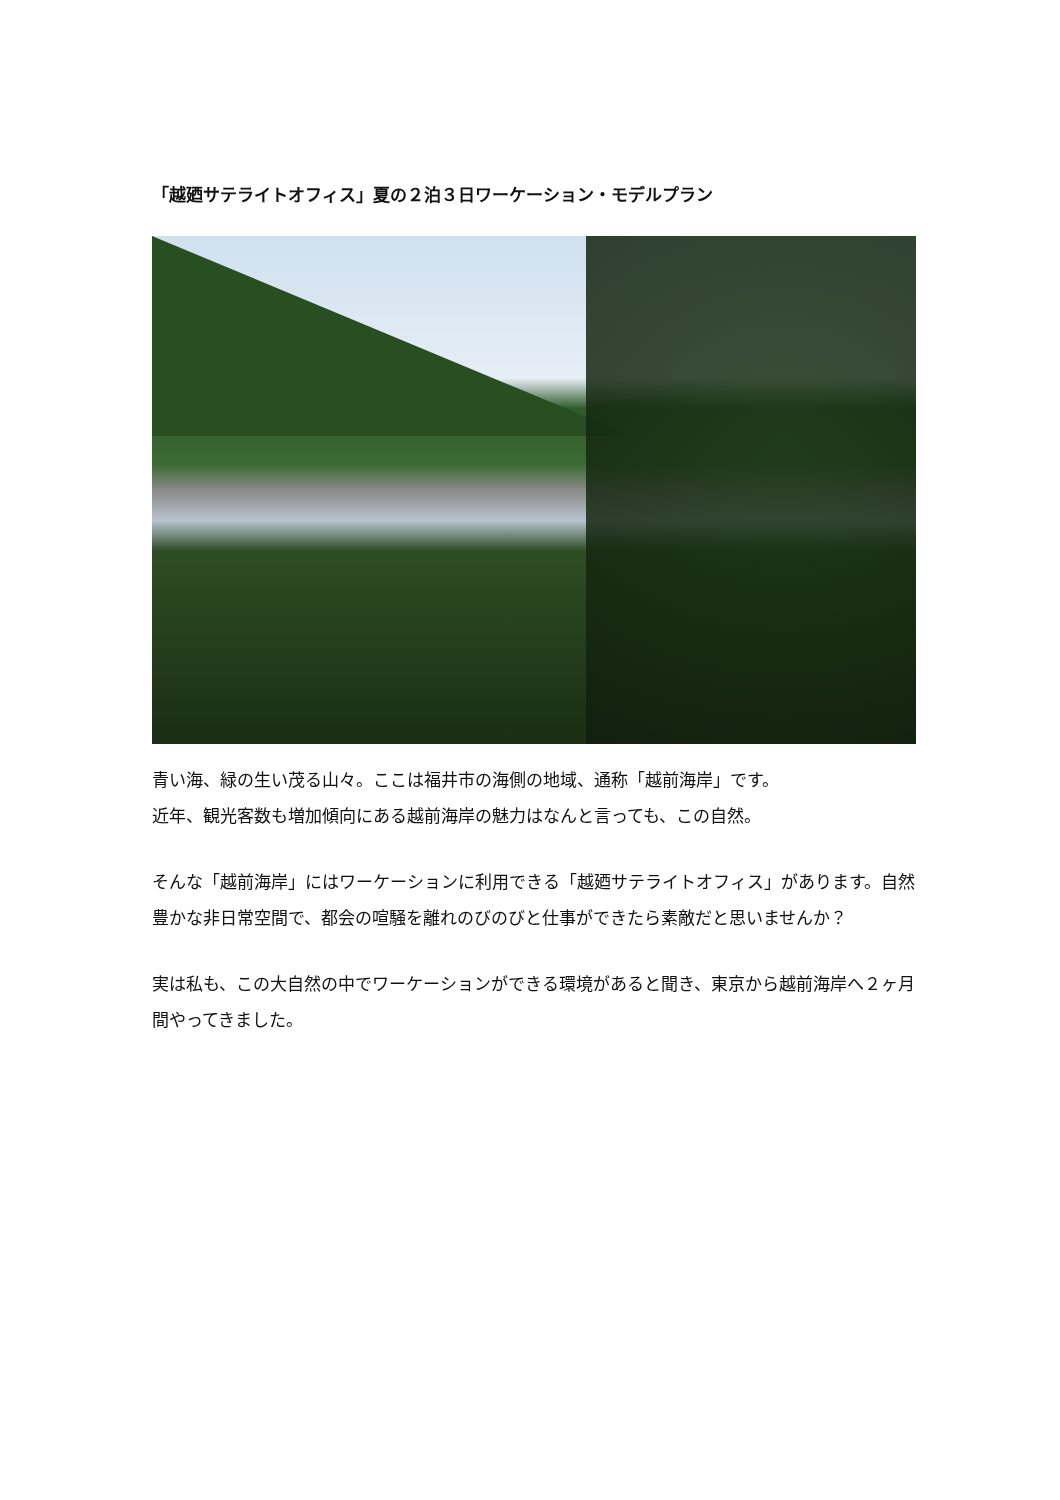「越廼サテライトオフィス」夏の２泊３日ワーケーション・モデルプラン
青い海、緑の生い茂る山々。ここは福井市の海側の地域、通称「越前海岸」です。
近年、観光客数も増加傾向にある越前海岸の魅力はなんと言っても、この自然。
そんな「越前海岸」にはワーケーションに利用できる「越廼サテライトオフィス」があります。自然豊かな非日常空間で、都会の喧騒を離れのびのびと仕事ができたら素敵だと思いませんか？
実は私も、この大自然の中でワーケーションができる環境があると聞き、東京から越前海岸へ２ヶ月間やってきました。